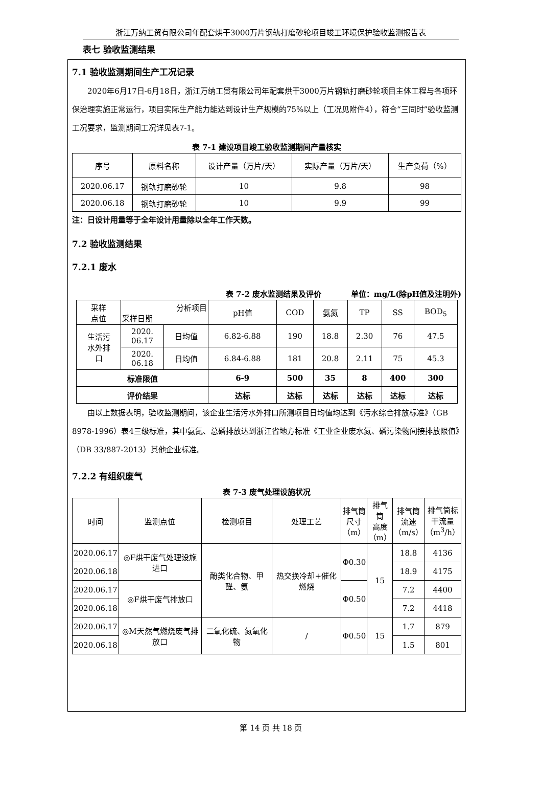浙江万纳工贸有限公司年配套烘干3000万片钢轨打磨砂轮项目竣工环境保护验收监测报告表
表七 验收监测结果
7.1 验收监测期间生产工况记录
2020年6月17日-6月18日，浙江万纳工贸有限公司年配套烘干3000万片钢轨打磨砂轮项目主体工程与各项环保治理实施正常运行，项目实际生产能力能达到设计生产规模的75%以上（工况见附件4），符合“三同时”验收监测工况要求，监测期间工况详见表7-1。
表 7-1 建设项目竣工验收监测期间产量核实
| 序号 | 原料名称 | 设计产量（万片/天） | 实际产量（万片/天） | 生产负荷（%） |
| --- | --- | --- | --- | --- |
| 2020.06.17 | 钢轨打磨砂轮 | 10 | 9.8 | 98 |
| 2020.06.18 | 钢轨打磨砂轮 | 10 | 9.9 | 99 |
注：日设计用量等于全年设计用量除以全年工作天数。
7.2 验收监测结果
7.2.1 废水
表 7-2 废水监测结果及评价 单位：mg/L(除pH值及注明外)
| 采样 点位 | 分析项目 采样日期 | | pH值 | COD | 氨氮 | TP | SS | BOD<sub>5</sub> |
| 生活污 水外排 口 | 2020. 06.17 | 日均值 | 6.82-6.88 | 190 | 18.8 | 2.30 | 76 | 47.5 |
| | 2020. 06.18 | 日均值 | 6.84-6.88 | 181 | 20.8 | 2.11 | 75 | 45.3 |
| 标准限值 | | | 6-9 | 500 | 35 | 8 | 400 | 300 |
| 评价结果 | | | 达标 | 达标 | 达标 | 达标 | 达标 | 达标 |
由以上数据表明，验收监测期间，该企业生活污水外排口所测项目日均值均达到《污水综合排放标准》（GB 8978-1996）表4三级标准，其中氨氮、总磷排放达到浙江省地方标准《工业企业废水氮、磷污染物间接排放限值》（DB 33/887-2013）其他企业标准。
7.2.2 有组织废气
表 7-3 废气处理设施状况
| 时间 | 监测点位 | 检测项目 | 处理工艺 | 排气筒 尺寸 （m） | 排气筒 高度 （m） | 排气筒 流速 （m/s） | 排气筒标 干流量 （m<sup>3</sup>/h） |
| 2020.06.17 | ◎F烘干废气处理设施进口 | 酚类化合物、甲醛、氨 | 热交换冷却+催化燃烧 | Φ0.30 | 15 | 18.8 | 4136 |
| 2020.06.18 | | | | | | 18.9 | 4175 |
| 2020.06.17 | ◎F烘干废气排放口 | | | Φ0.50 | | 7.2 | 4400 |
| 2020.06.18 | | | | | | 7.2 | 4418 |
| 2020.06.17 | ◎M天然气燃烧废气排放口 | 二氧化硫、氮氧化物 | / | Φ0.50 | 15 | 1.7 | 879 |
| 2020.06.18 | | | | | | 1.5 | 801 |
第 14 页 共 18 页